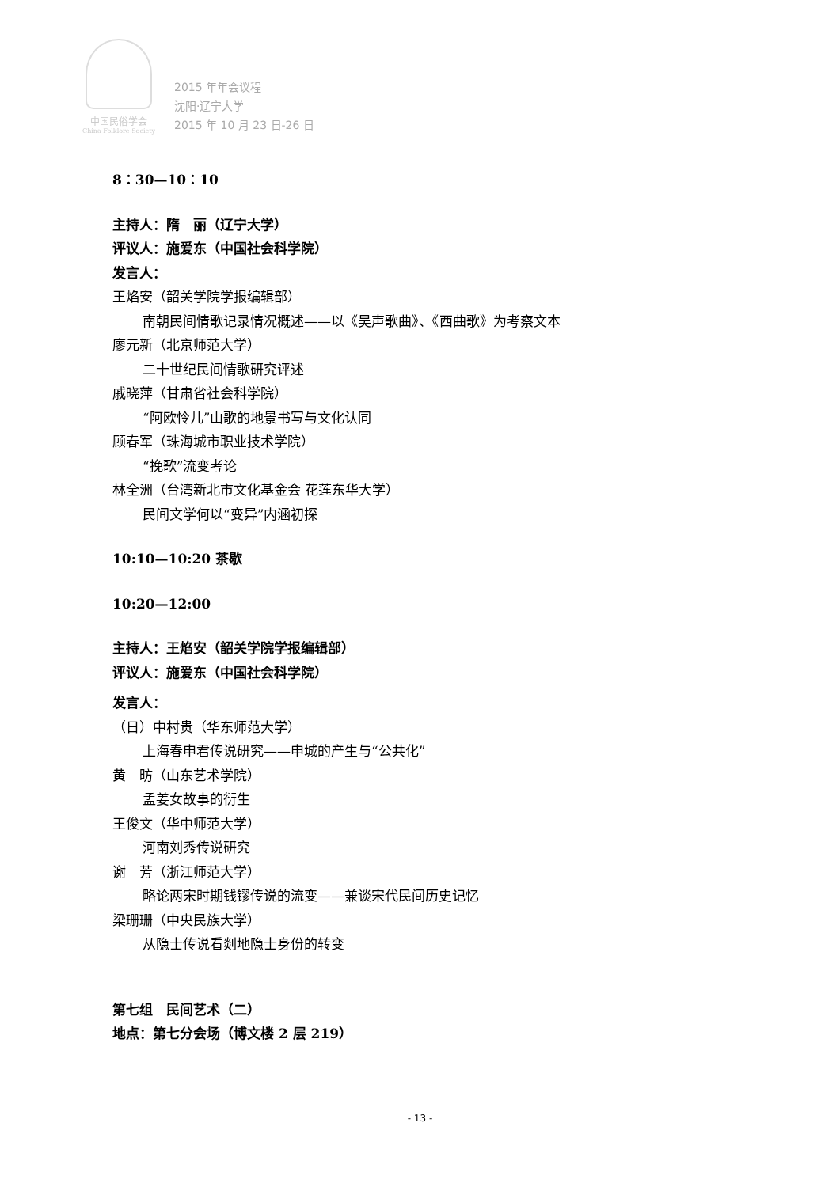中国民俗学会
China Folklore Society
2015 年年会议程
沈阳·辽宁大学
2015 年 10 月 23 日-26 日
8：30—10：10
主持人：隋　丽（辽宁大学）
评议人：施爱东（中国社会科学院）
发言人：
王焰安（韶关学院学报编辑部）
南朝民间情歌记录情况概述——以《吴声歌曲》、《西曲歌》为考察文本
廖元新（北京师范大学）
二十世纪民间情歌研究评述
戚晓萍（甘肃省社会科学院）
“阿欧怜儿”山歌的地景书写与文化认同
顾春军（珠海城市职业技术学院）
“挽歌”流变考论
林全洲（台湾新北市文化基金会 花莲东华大学）
民间文学何以“变异”内涵初探
10:10—10:20 茶歇
10:20—12:00
主持人：王焰安（韶关学院学报编辑部）
评议人：施爱东（中国社会科学院）
发言人：
（日）中村贵（华东师范大学）
上海春申君传说研究——申城的产生与“公共化”
黄　昉（山东艺术学院）
孟姜女故事的衍生
王俊文（华中师范大学）
河南刘秀传说研究
谢　芳（浙江师范大学）
略论两宋时期钱镠传说的流变——兼谈宋代民间历史记忆
梁珊珊（中央民族大学）
从隐士传说看剡地隐士身份的转变
第七组　民间艺术（二）
地点：第七分会场（博文楼 2 层 219）
- 13 -